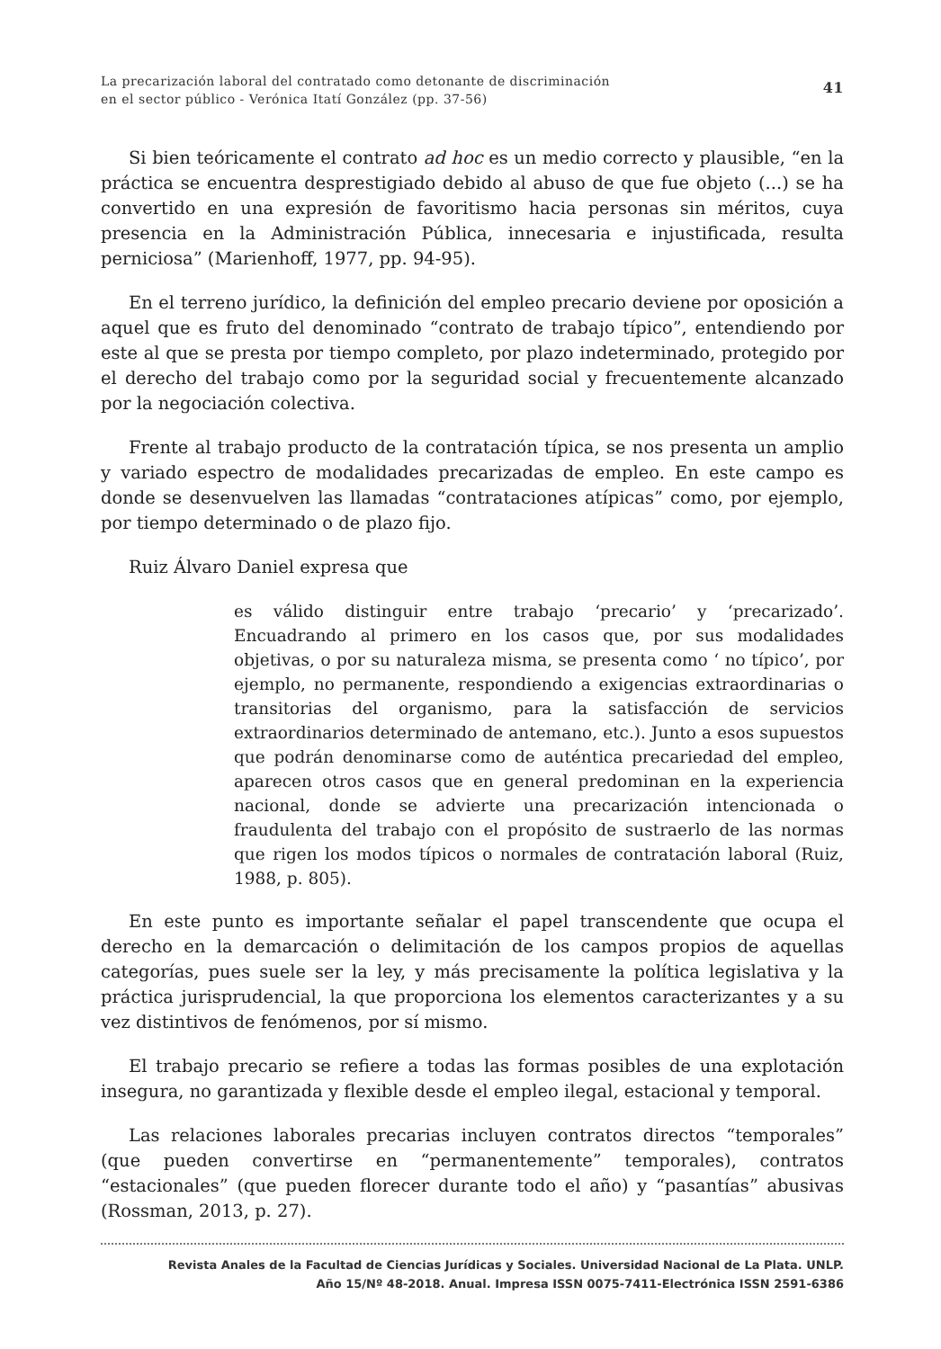La precarización laboral del contratado como detonante de discriminación
en el sector público - Verónica Itatí González (pp. 37-56)
41
Si bien teóricamente el contrato ad hoc es un medio correcto y plausible, “en la práctica se encuentra desprestigiado debido al abuso de que fue objeto (...) se ha convertido en una expresión de favoritismo hacia personas sin méritos, cuya presencia en la Administración Pública, innecesaria e injustificada, resulta perniciosa” (Marienhoff, 1977, pp. 94-95).
En el terreno jurídico, la definición del empleo precario deviene por oposición a aquel que es fruto del denominado “contrato de trabajo típico”, entendiendo por este al que se presta por tiempo completo, por plazo indeterminado, protegido por el derecho del trabajo como por la seguridad social y frecuentemente alcanzado por la negociación colectiva.
Frente al trabajo producto de la contratación típica, se nos presenta un amplio y variado espectro de modalidades precarizadas de empleo. En este campo es donde se desenvuelven las llamadas “contrataciones atípicas” como, por ejemplo, por tiempo determinado o de plazo fijo.
Ruiz Álvaro Daniel expresa que
es válido distinguir entre trabajo ‘precario’ y ‘precarizado’. Encuadrando al primero en los casos que, por sus modalidades objetivas, o por su naturaleza misma, se presenta como ‘ no típico’, por ejemplo, no permanente, respondiendo a exigencias extraordinarias o transitorias del organismo, para la satisfacción de servicios extraordinarios determinado de antemano, etc.). Junto a esos supuestos que podrán denominarse como de auténtica precariedad del empleo, aparecen otros casos que en general predominan en la experiencia nacional, donde se advierte una precarización intencionada o fraudulenta del trabajo con el propósito de sustraerlo de las normas que rigen los modos típicos o normales de contratación laboral (Ruiz, 1988, p. 805).
En este punto es importante señalar el papel transcendente que ocupa el derecho en la demarcación o delimitación de los campos propios de aquellas categorías, pues suele ser la ley, y más precisamente la política legislativa y la práctica jurisprudencial, la que proporciona los elementos caracterizantes y a su vez distintivos de fenómenos, por sí mismo.
El trabajo precario se refiere a todas las formas posibles de una explotación insegura, no garantizada y flexible desde el empleo ilegal, estacional y temporal.
Las relaciones laborales precarias incluyen contratos directos “temporales” (que pueden convertirse en “permanentemente” temporales), contratos “estacionales” (que pueden florecer durante todo el año) y “pasantías” abusivas (Rossman, 2013, p. 27).
Revista Anales de la Facultad de Ciencias Jurídicas y Sociales. Universidad Nacional de La Plata. UNLP.
Año 15/Nº 48-2018. Anual. Impresa ISSN 0075-7411-Electrónica ISSN 2591-6386